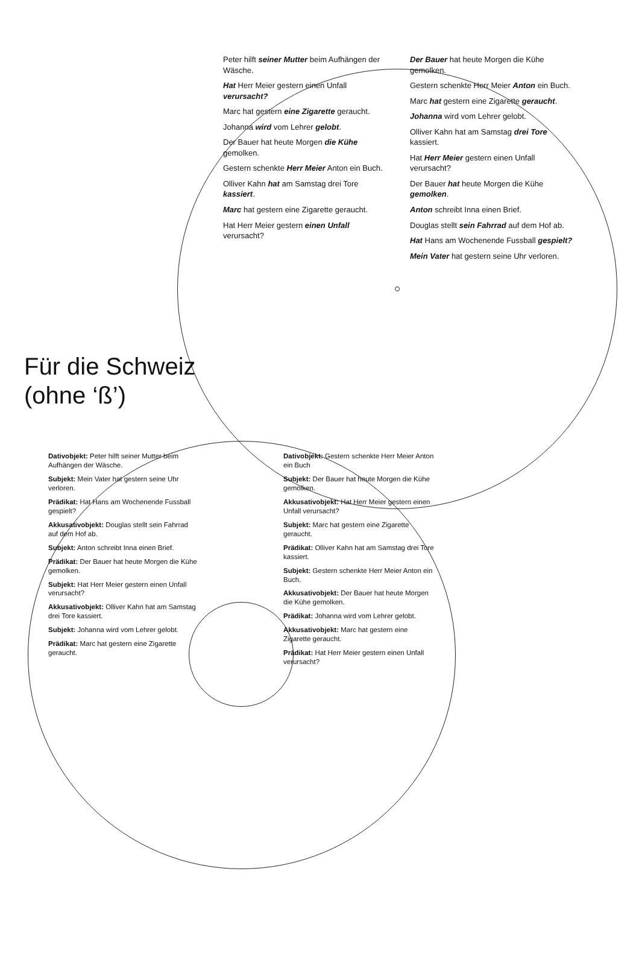Peter hilft seiner Mutter beim Aufhängen der Wäsche.
Hat Herr Meier gestern einen Unfall verursacht?
Marc hat gestern eine Zigarette geraucht.
Johanna wird vom Lehrer gelobt.
Der Bauer hat heute Morgen die Kühe gemolken.
Gestern schenkte Herr Meier Anton ein Buch.
Olliver Kahn hat am Samstag drei Tore kassiert.
Marc hat gestern eine Zigarette geraucht.
Hat Herr Meier gestern einen Unfall verursacht?
Der Bauer hat heute Morgen die Kühe gemolken.
Gestern schenkte Herr Meier Anton ein Buch.
Marc hat gestern eine Zigarette geraucht.
Johanna wird vom Lehrer gelobt.
Olliver Kahn hat am Samstag drei Tore kassiert.
Hat Herr Meier gestern einen Unfall verursacht?
Der Bauer hat heute Morgen die Kühe gemolken.
Anton schreibt Inna einen Brief.
Douglas stellt sein Fahrrad auf dem Hof ab.
Hat Hans am Wochenende Fussball gespielt?
Mein Vater hat gestern seine Uhr verloren.
Für die Schweiz (ohne ‘ß’)
Dativobjekt: Peter hilft seiner Mutter beim Aufhängen der Wäsche.
Subjekt: Mein Vater hat gestern seine Uhr verloren.
Prädikat: Hat Hans am Wochenende Fussball gespielt?
Akkusativobjekt: Douglas stellt sein Fahrrad auf dem Hof ab.
Subjekt: Anton schreibt Inna einen Brief.
Prädikat: Der Bauer hat heute Morgen die Kühe gemolken.
Subjekt: Hat Herr Meier gestern einen Unfall verursacht?
Akkusativobjekt: Olliver Kahn hat am Samstag drei Tore kassiert.
Subjekt: Johanna wird vom Lehrer gelobt.
Prädikat: Marc hat gestern eine Zigarette geraucht.
Dativobjekt: Gestern schenkte Herr Meier Anton ein Buch
Subjekt: Der Bauer hat heute Morgen die Kühe gemolken.
Akkusativobjekt: Hat Herr Meier gestern einen Unfall verursacht?
Subjekt: Marc hat gestern eine Zigarette geraucht.
Prädikat: Olliver Kahn hat am Samstag drei Tore kassiert.
Subjekt: Gestern schenkte Herr Meier Anton ein Buch.
Akkusativobjekt: Der Bauer hat heute Morgen die Kühe gemolken.
Prädikat: Johanna wird vom Lehrer gelobt.
Akkusativobjekt: Marc hat gestern eine Zigarette geraucht.
Prädikat: Hat Herr Meier gestern einen Unfall verursacht?